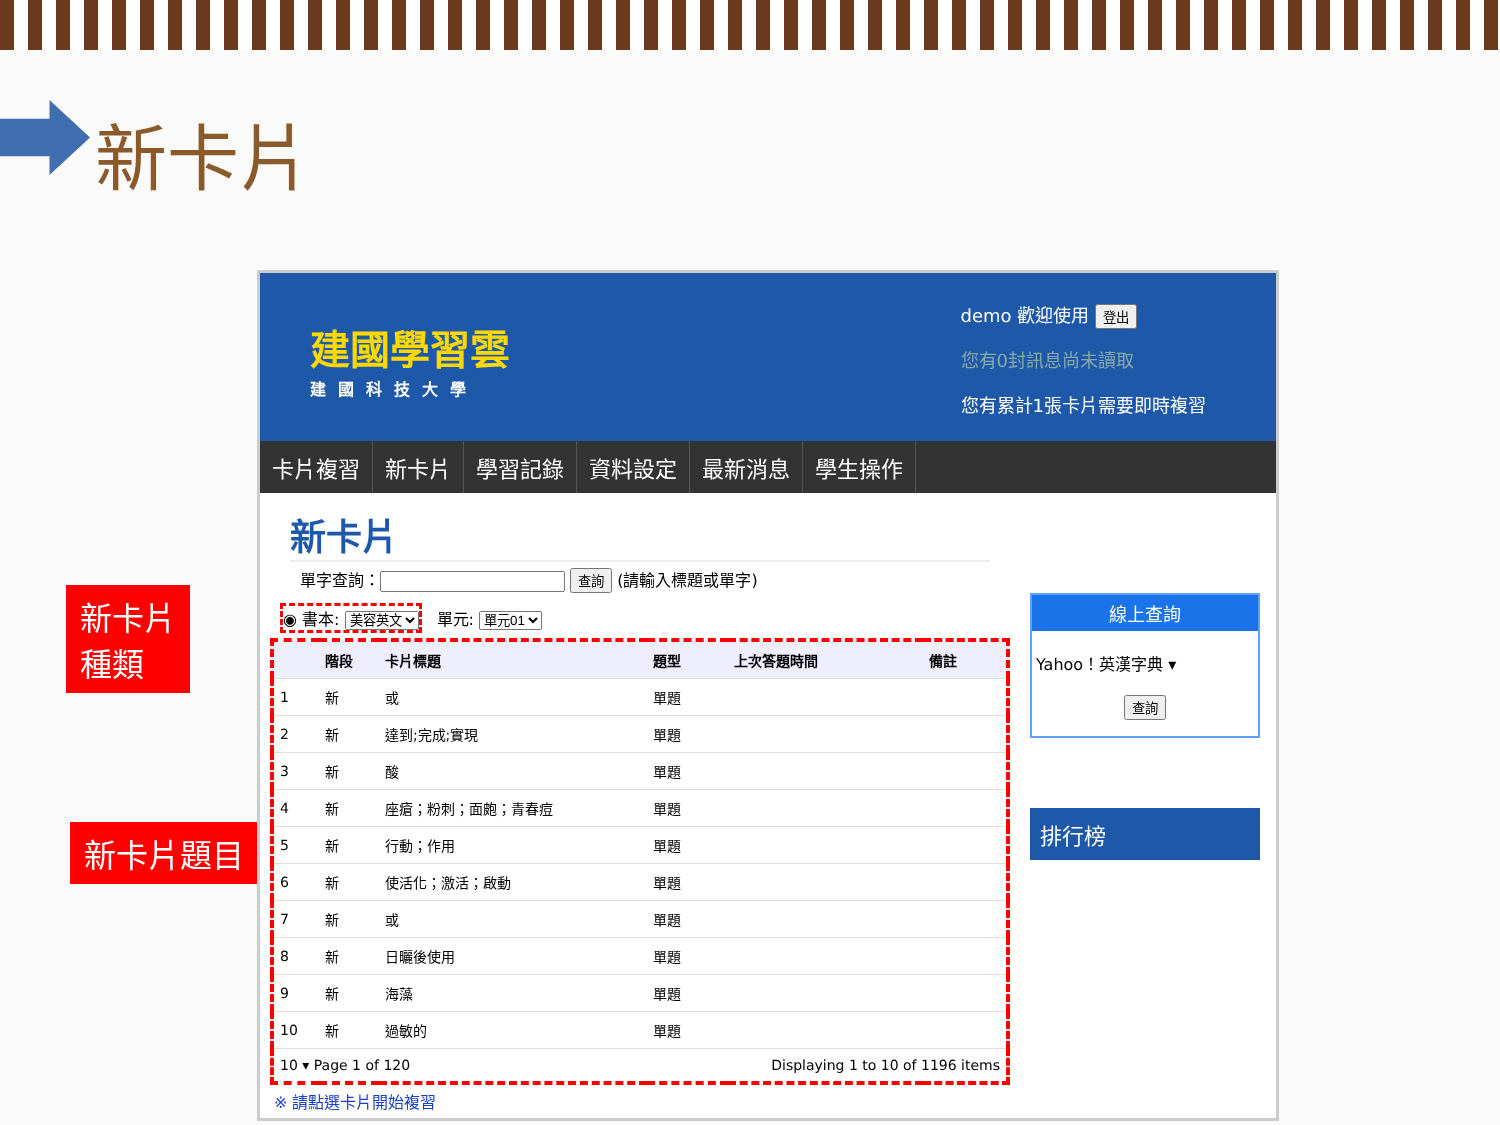新卡片
新卡片
種類
新卡片題目
建國學習雲
建國科技大學
demo 歡迎使用 登出
您有0封訊息尚未讀取
您有累計1張卡片需要即時複習
卡片複習 新卡片 學習記錄 資料設定 最新消息 學生操作
新卡片
單字查詢： 查詢 (請輸入標題或單字)
◉ 書本: 美容英文
單元: 單元01
| | 階段 | 卡片標題 | 題型 | 上次答題時間 | 備註 |
| --- | --- | --- | --- | --- | --- |
| 1 | 新 | 或 | 單題 | | |
| 2 | 新 | 達到;完成;實現 | 單題 | | |
| 3 | 新 | 酸 | 單題 | | |
| 4 | 新 | 座瘡；粉刺；面皰；青春痘 | 單題 | | |
| 5 | 新 | 行動；作用 | 單題 | | |
| 6 | 新 | 使活化；激活；啟動 | 單題 | | |
| 7 | 新 | 或 | 單題 | | |
| 8 | 新 | 日曬後使用 | 單題 | | |
| 9 | 新 | 海藻 | 單題 | | |
| 10 | 新 | 過敏的 | 單題 | | |
| 10 ▾ Page 1 of 120 | | | Displaying 1 to 10 of 1196 items | | |
※ 請點選卡片開始複習
線上查詢
Yahoo！英漢字典 ▾
查詢
排行榜